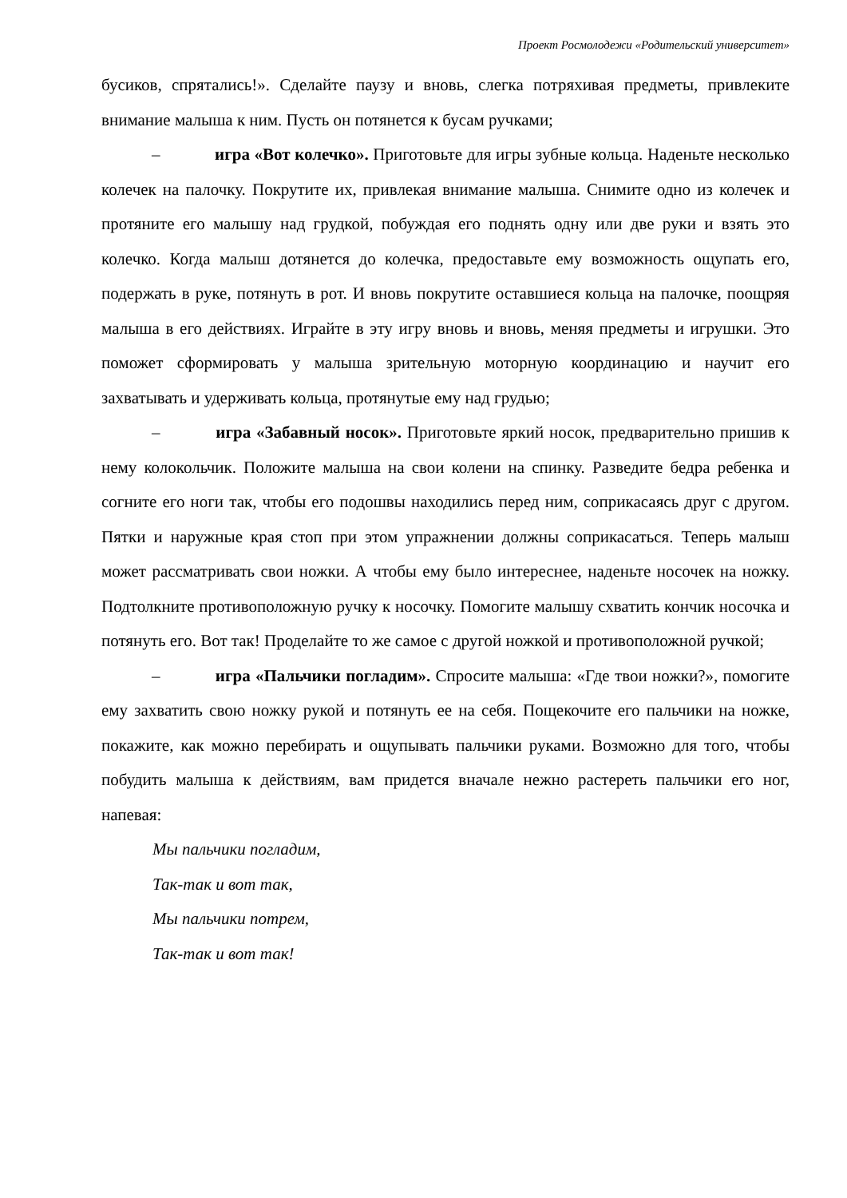Проект Росмолодежи «Родительский университет»
бусиков, спрятались!». Сделайте паузу и вновь, слегка потряхивая предметы, привлеките внимание малыша к ним. Пусть он потянется к бусам ручками;
– игра «Вот колечко». Приготовьте для игры зубные кольца. Наденьте несколько колечек на палочку. Покрутите их, привлекая внимание малыша. Снимите одно из колечек и протяните его малышу над грудкой, побуждая его поднять одну или две руки и взять это колечко. Когда малыш дотянется до колечка, предоставьте ему возможность ощупать его, подержать в руке, потянуть в рот. И вновь покрутите оставшиеся кольца на палочке, поощряя малыша в его действиях. Играйте в эту игру вновь и вновь, меняя предметы и игрушки. Это поможет сформировать у малыша зрительную моторную координацию и научит его захватывать и удерживать кольца, протянутые ему над грудью;
– игра «Забавный носок». Приготовьте яркий носок, предварительно пришив к нему колокольчик. Положите малыша на свои колени на спинку. Разведите бедра ребенка и согните его ноги так, чтобы его подошвы находились перед ним, соприкасаясь друг с другом. Пятки и наружные края стоп при этом упражнении должны соприкасаться. Теперь малыш может рассматривать свои ножки. А чтобы ему было интереснее, наденьте носочек на ножку. Подтолкните противоположную ручку к носочку. Помогите малышу схватить кончик носочка и потянуть его. Вот так! Проделайте то же самое с другой ножкой и противоположной ручкой;
– игра «Пальчики погладим». Спросите малыша: «Где твои ножки?», помогите ему захватить свою ножку рукой и потянуть ее на себя. Пощекочите его пальчики на ножке, покажите, как можно перебирать и ощупывать пальчики руками. Возможно для того, чтобы побудить малыша к действиям, вам придется вначале нежно растереть пальчики его ног, напевая:
Мы пальчики погладим,
Так-так и вот так,
Мы пальчики потрем,
Так-так и вот так!